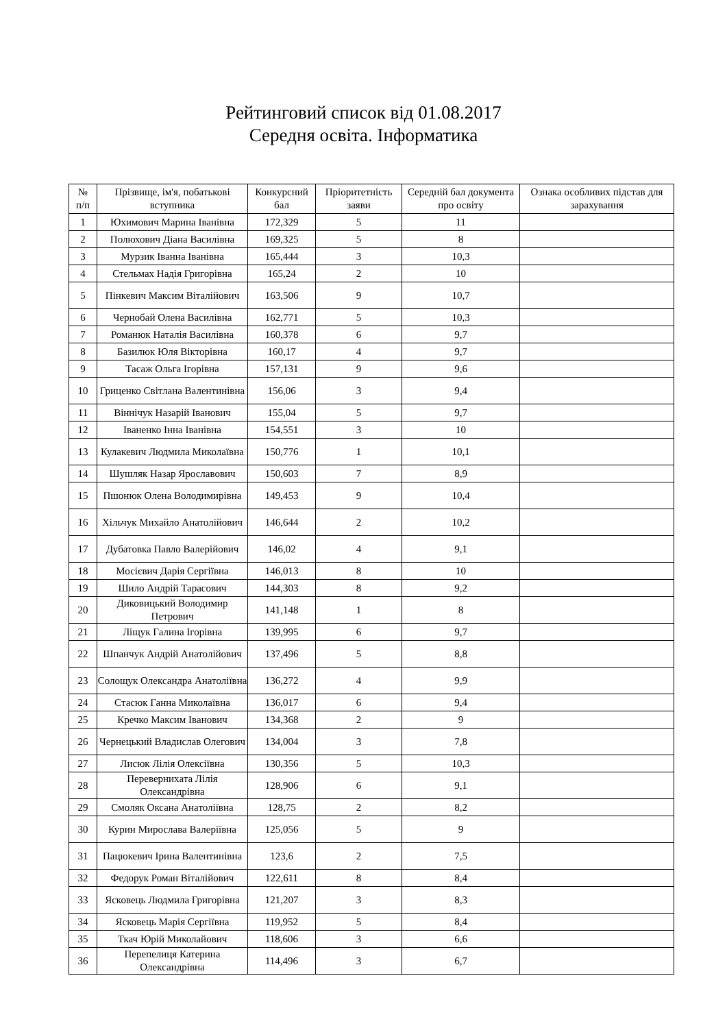Рейтинговий список від 01.08.2017
Середня освіта. Інформатика
| № п/п | Прізвище, ім'я, побатькові вступника | Конкурсний бал | Пріоритетність заяви | Середній бал документа про освіту | Ознака особливих підстав для зарахування |
| --- | --- | --- | --- | --- | --- |
| 1 | Юхимович Марина Іванівна | 172,329 | 5 | 11 | |
| 2 | Полюхович Діана Василівна | 169,325 | 5 | 8 | |
| 3 | Мурзик Іванна Іванівна | 165,444 | 3 | 10,3 | |
| 4 | Стельмах Надія Григорівна | 165,24 | 2 | 10 | |
| 5 | Пінкевич Максим Віталійович | 163,506 | 9 | 10,7 | |
| 6 | Чернобай Олена Василівна | 162,771 | 5 | 10,3 | |
| 7 | Романюк Наталія Василівна | 160,378 | 6 | 9,7 | |
| 8 | Базилюк Юля Вікторівна | 160,17 | 4 | 9,7 | |
| 9 | Тасаж Ольга Ігорівна | 157,131 | 9 | 9,6 | |
| 10 | Гриценко Світлана Валентинівна | 156,06 | 3 | 9,4 | |
| 11 | Віннічук Назарій Іванович | 155,04 | 5 | 9,7 | |
| 12 | Іваненко Інна Іванівна | 154,551 | 3 | 10 | |
| 13 | Кулакевич Людмила Миколаївна | 150,776 | 1 | 10,1 | |
| 14 | Шушляк Назар Ярославович | 150,603 | 7 | 8,9 | |
| 15 | Пшонюк Олена Володимирівна | 149,453 | 9 | 10,4 | |
| 16 | Хільчук Михайло Анатолійович | 146,644 | 2 | 10,2 | |
| 17 | Дубатовка Павло Валерійович | 146,02 | 4 | 9,1 | |
| 18 | Мосієвич Дарія Сергіївна | 146,013 | 8 | 10 | |
| 19 | Шило Андрій Тарасович | 144,303 | 8 | 9,2 | |
| 20 | Диковицький Володимир Петрович | 141,148 | 1 | 8 | |
| 21 | Ліщук Галина Ігорівна | 139,995 | 6 | 9,7 | |
| 22 | Шпанчук Андрій Анатолійович | 137,496 | 5 | 8,8 | |
| 23 | Солощук Олександра Анатоліївна | 136,272 | 4 | 9,9 | |
| 24 | Стасюк Ганна Миколаївна | 136,017 | 6 | 9,4 | |
| 25 | Кречко Максим Іванович | 134,368 | 2 | 9 | |
| 26 | Чернецький Владислав Олегович | 134,004 | 3 | 7,8 | |
| 27 | Лисюк Лілія Олексіївна | 130,356 | 5 | 10,3 | |
| 28 | Перевернихата Лілія Олександрівна | 128,906 | 6 | 9,1 | |
| 29 | Смоляк Оксана Анатоліївна | 128,75 | 2 | 8,2 | |
| 30 | Курин Мирослава Валеріївна | 125,056 | 5 | 9 | |
| 31 | Пацюкевич Ірина Валентинівна | 123,6 | 2 | 7,5 | |
| 32 | Федорук Роман Віталійович | 122,611 | 8 | 8,4 | |
| 33 | Ясковець Людмила Григорівна | 121,207 | 3 | 8,3 | |
| 34 | Ясковець Марія Сергіївна | 119,952 | 5 | 8,4 | |
| 35 | Ткач Юрій Миколайович | 118,606 | 3 | 6,6 | |
| 36 | Перепелиця Катерина Олександрівна | 114,496 | 3 | 6,7 | |